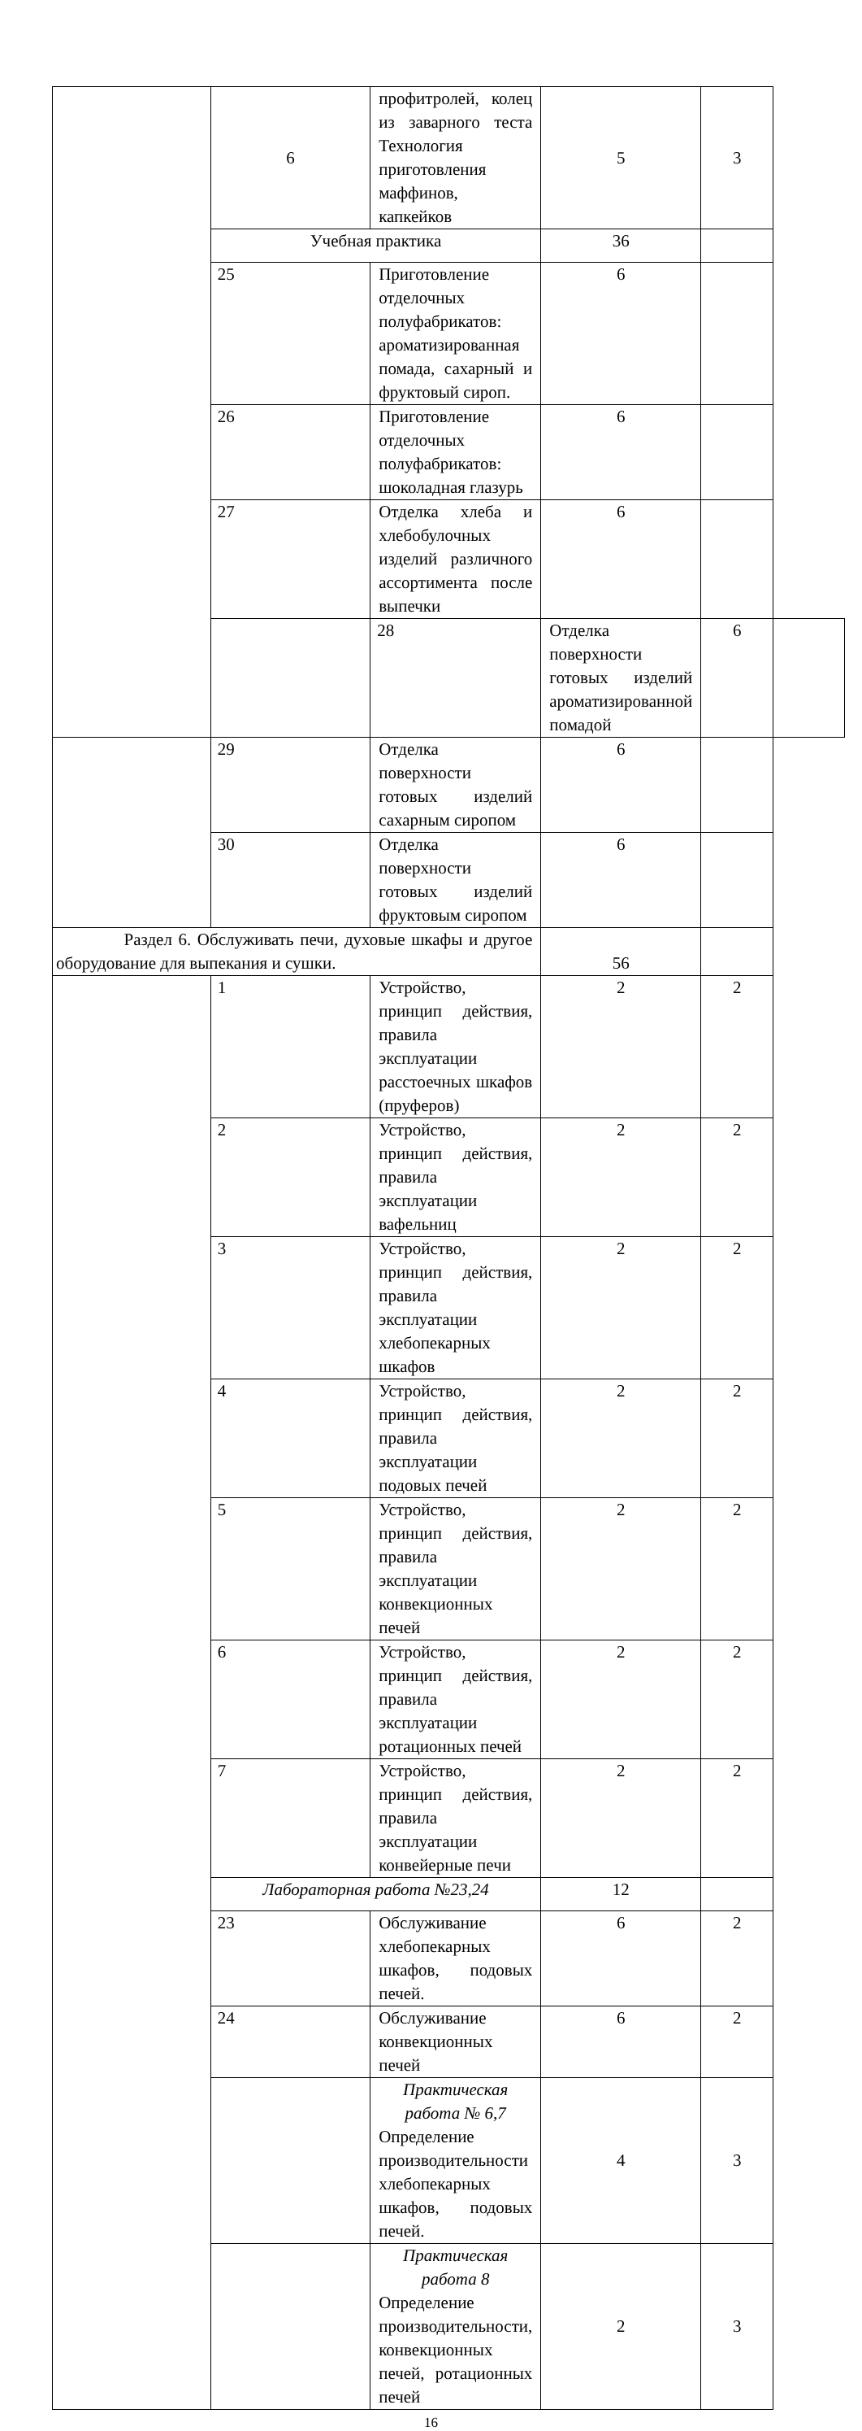| | 6 | профитролей, колец из заварного теста Технология приготовления маффинов, капкейков | 5 | 3 | |
| | Учебная практика | | 36 | | |
| | 25 | Приготовление отделочных полуфабрикатов: ароматизированная помада, сахарный и фруктовый сироп. | 6 | | |
| | 26 | Приготовление отделочных полуфабрикатов: шоколадная глазурь | 6 | | |
| | 27 | Отделка хлеба и хлебобулочных изделий различного ассортимента после выпечки | 6 | | |
| | | 28 | Отделка поверхности готовых изделий ароматизированной помадой | 6 | |
| | 29 | Отделка поверхности готовых изделий сахарным сиропом | 6 | | |
| | 30 | Отделка поверхности готовых изделий фруктовым сиропом | 6 | | |
| Раздел 6. Обслуживать печи, духовые шкафы и другое оборудование для выпекания и сушки. | | | 56 | | |
| | 1 | Устройство, принцип действия, правила эксплуатации расстоечных шкафов (пруферов) | 2 | 2 | |
| | 2 | Устройство, принцип действия, правила эксплуатации вафельниц | 2 | 2 | |
| | 3 | Устройство, принцип действия, правила эксплуатации хлебопекарных шкафов | 2 | 2 | |
| | 4 | Устройство, принцип действия, правила эксплуатации подовых печей | 2 | 2 | |
| | 5 | Устройство, принцип действия, правила эксплуатации конвекционных печей | 2 | 2 | |
| | 6 | Устройство, принцип действия, правила эксплуатации ротационных печей | 2 | 2 | |
| | 7 | Устройство, принцип действия, правила эксплуатации конвейерные печи | 2 | 2 | |
| | Лабораторная работа №23,24 | | 12 | | |
| | 23 | Обслуживание хлебопекарных шкафов, подовых печей. | 6 | 2 | |
| | 24 | Обслуживание конвекционных печей | 6 | 2 | |
| | | Практическая работа № 6,7 Определение производительности хлебопекарных шкафов, подовых печей. | 4 | 3 | |
| | | Практическая работа 8 Определение производительности, конвекционных печей, ротационных печей | 2 | 3 | |
16